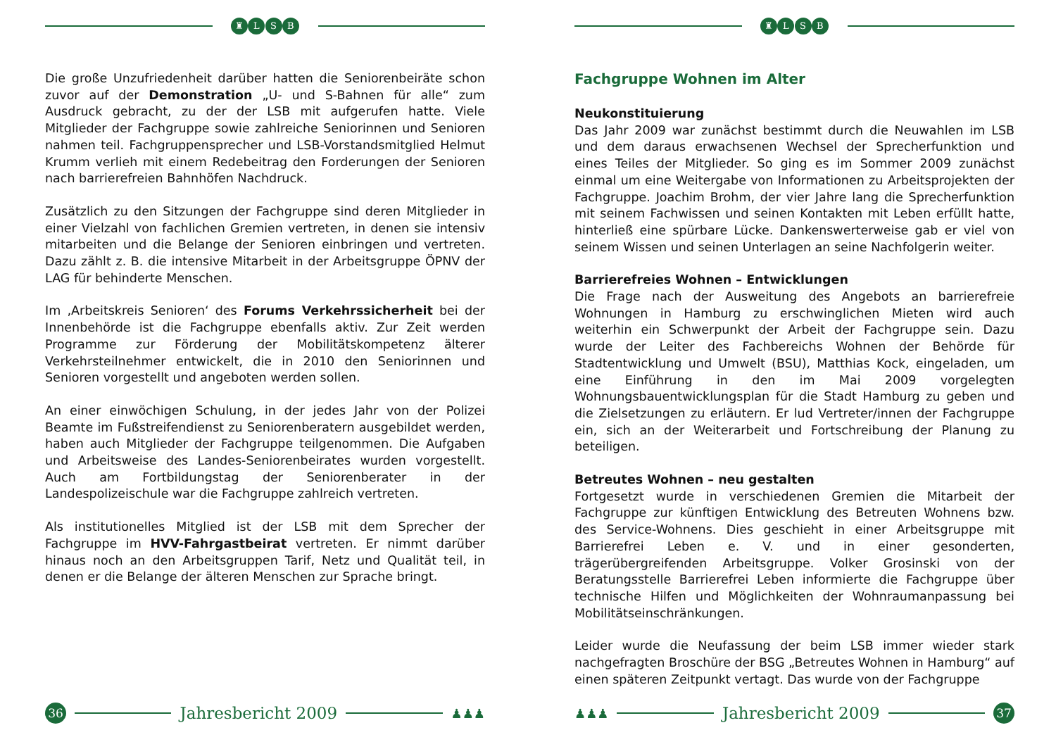♜ L S B
Die große Unzufriedenheit darüber hatten die Seniorenbeiräte schon zuvor auf der Demonstration „U- und S-Bahnen für alle“ zum Ausdruck gebracht, zu der der LSB mit aufgerufen hatte. Viele Mitglieder der Fachgruppe sowie zahlreiche Seniorinnen und Senioren nahmen teil. Fachgruppensprecher und LSB-Vorstandsmitglied Helmut Krumm verlieh mit einem Redebeitrag den Forderungen der Senioren nach barrierefreien Bahnhöfen Nachdruck.
Zusätzlich zu den Sitzungen der Fachgruppe sind deren Mitglieder in einer Vielzahl von fachlichen Gremien vertreten, in denen sie intensiv mitarbeiten und die Belange der Senioren einbringen und vertreten. Dazu zählt z. B. die intensive Mitarbeit in der Arbeitsgruppe ÖPNV der LAG für behinderte Menschen.
Im ‚Arbeitskreis Senioren‘ des Forums Verkehrssicherheit bei der Innenbehörde ist die Fachgruppe ebenfalls aktiv. Zur Zeit werden Programme zur Förderung der Mobilitätskompetenz älterer Verkehrsteilnehmer entwickelt, die in 2010 den Seniorinnen und Senioren vorgestellt und angeboten werden sollen.
An einer einwöchigen Schulung, in der jedes Jahr von der Polizei Beamte im Fußstreifendienst zu Seniorenberatern ausgebildet werden, haben auch Mitglieder der Fachgruppe teilgenommen. Die Aufgaben und Arbeitsweise des Landes-Seniorenbeirates wurden vorgestellt. Auch am Fortbildungstag der Seniorenberater in der Landespolizeischule war die Fachgruppe zahlreich vertreten.
Als institutionelles Mitglied ist der LSB mit dem Sprecher der Fachgruppe im HVV-Fahrgastbeirat vertreten. Er nimmt darüber hinaus noch an den Arbeitsgruppen Tarif, Netz und Qualität teil, in denen er die Belange der älteren Menschen zur Sprache bringt.
36
Jahresbericht 2009
♟♟♟
♜ L S B
Fachgruppe Wohnen im Alter
Neukonstituierung
Das Jahr 2009 war zunächst bestimmt durch die Neuwahlen im LSB und dem daraus erwachsenen Wechsel der Sprecherfunktion und eines Teiles der Mitglieder. So ging es im Sommer 2009 zunächst einmal um eine Weitergabe von Informationen zu Arbeitsprojekten der Fachgruppe. Joachim Brohm, der vier Jahre lang die Sprecherfunktion mit seinem Fachwissen und seinen Kontakten mit Leben erfüllt hatte, hinterließ eine spürbare Lücke. Dankenswerterweise gab er viel von seinem Wissen und seinen Unterlagen an seine Nachfolgerin weiter.
Barrierefreies Wohnen – Entwicklungen
Die Frage nach der Ausweitung des Angebots an barrierefreie Wohnungen in Hamburg zu erschwinglichen Mieten wird auch weiterhin ein Schwerpunkt der Arbeit der Fachgruppe sein. Dazu wurde der Leiter des Fachbereichs Wohnen der Behörde für Stadtentwicklung und Umwelt (BSU), Matthias Kock, eingeladen, um eine Einführung in den im Mai 2009 vorgelegten Wohnungsbauentwicklungsplan für die Stadt Hamburg zu geben und die Zielsetzungen zu erläutern. Er lud Vertreter/innen der Fachgruppe ein, sich an der Weiterarbeit und Fortschreibung der Planung zu beteiligen.
Betreutes Wohnen – neu gestalten
Fortgesetzt wurde in verschiedenen Gremien die Mitarbeit der Fachgruppe zur künftigen Entwicklung des Betreuten Wohnens bzw. des Service-Wohnens. Dies geschieht in einer Arbeitsgruppe mit Barrierefrei Leben e. V. und in einer gesonderten, trägerübergreifenden Arbeitsgruppe. Volker Grosinski von der Beratungsstelle Barrierefrei Leben informierte die Fachgruppe über technische Hilfen und Möglichkeiten der Wohnraumanpassung bei Mobilitätseinschränkungen.
Leider wurde die Neufassung der beim LSB immer wieder stark nachgefragten Broschüre der BSG „Betreutes Wohnen in Hamburg“ auf einen späteren Zeitpunkt vertagt. Das wurde von der Fachgruppe
♟♟♟
Jahresbericht 2009
37